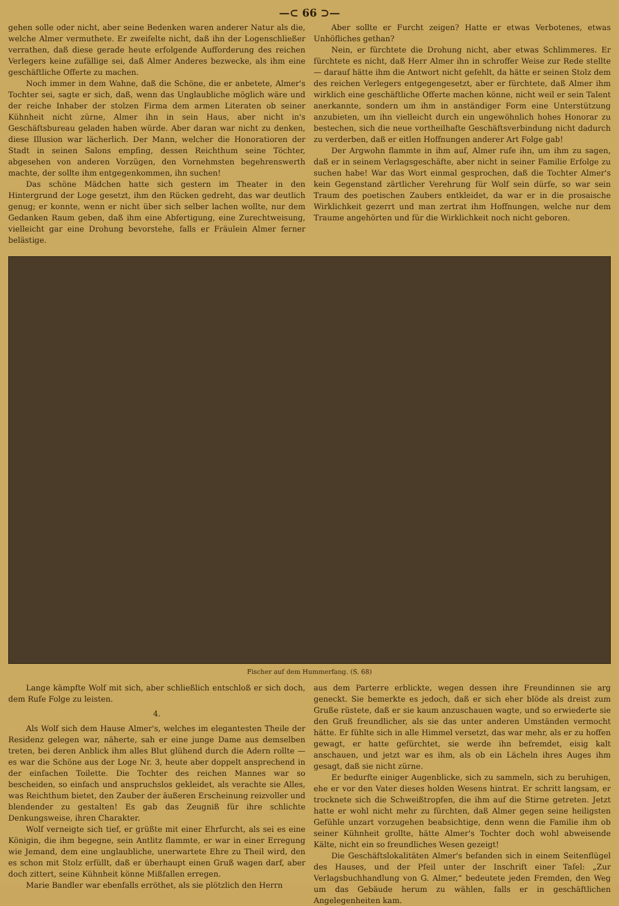—⊂ 66 ⊃—
gehen solle oder nicht, aber seine Bedenken waren anderer Natur als die, welche Almer vermuthete. Er zweifelte nicht, daß ihn der Logenschließer verrathen, daß diese gerade heute erfolgende Aufforderung des reichen Verlegers keine zufällige sei, daß Almer Anderes bezwecke, als ihm eine geschäftliche Offerte zu machen.
Noch immer in dem Wahne, daß die Schöne, die er anbetete, Almer's Tochter sei, sagte er sich, daß, wenn das Unglaubliche möglich wäre und der reiche Inhaber der stolzen Firma dem armen Literaten ob seiner Kühnheit nicht zürne, Almer ihn in sein Haus, aber nicht in's Geschäftsbureau geladen haben würde. Aber daran war nicht zu denken, diese Illusion war lächerlich. Der Mann, welcher die Honoratioren der Stadt in seinen Salons empfing, dessen Reichthum seine Töchter, abgesehen von anderen Vorzügen, den Vornehmsten begehrenswerth machte, der sollte ihm entgegenkommen, ihn suchen!
Das schöne Mädchen hatte sich gestern im Theater in den Hintergrund der Loge gesetzt, ihm den Rücken gedreht, das war deutlich genug; er konnte, wenn er nicht über sich selber lachen wollte, nur dem Gedanken Raum geben, daß ihm eine Abfertigung, eine Zurechtweisung, vielleicht gar eine Drohung bevorstehe, falls er Fräulein Almer ferner belästige.
Aber sollte er Furcht zeigen? Hatte er etwas Verbotenes, etwas Unhöfliches gethan?
Nein, er fürchtete die Drohung nicht, aber etwas Schlimmeres. Er fürchtete es nicht, daß Herr Almer ihn in schroffer Weise zur Rede stellte — darauf hätte ihm die Antwort nicht gefehlt, da hätte er seinen Stolz dem des reichen Verlegers entgegengesetzt, aber er fürchtete, daß Almer ihm wirklich eine geschäftliche Offerte machen könne, nicht weil er sein Talent anerkannte, sondern um ihm in anständiger Form eine Unterstützung anzubieten, um ihn vielleicht durch ein ungewöhnlich hohes Honorar zu bestechen, sich die neue vortheilhafte Geschäftsverbindung nicht dadurch zu verderben, daß er eitlen Hoffnungen anderer Art Folge gab!
Der Argwohn flammte in ihm auf, Almer rufe ihn, um ihm zu sagen, daß er in seinem Verlagsgeschäfte, aber nicht in seiner Familie Erfolge zu suchen habe! War das Wort einmal gesprochen, daß die Tochter Almer's kein Gegenstand zärtlicher Verehrung für Wolf sein dürfe, so war sein Traum des poetischen Zaubers entkleidet, da war er in die prosaische Wirklichkeit gezerrt und man zertrat ihm Hoffnungen, welche nur dem Traume angehörten und für die Wirklichkeit noch nicht geboren.
Fischer auf dem Hummerfang. (S. 68)
Lange kämpfte Wolf mit sich, aber schließlich entschloß er sich doch, dem Rufe Folge zu leisten.
4.
Als Wolf sich dem Hause Almer's, welches im elegantesten Theile der Residenz gelegen war, näherte, sah er eine junge Dame aus demselben treten, bei deren Anblick ihm alles Blut glühend durch die Adern rollte — es war die Schöne aus der Loge Nr. 3, heute aber doppelt ansprechend in der einfachen Toilette. Die Tochter des reichen Mannes war so bescheiden, so einfach und anspruchslos gekleidet, als verachte sie Alles, was Reichthum bietet, den Zauber der äußeren Erscheinung reizvoller und blendender zu gestalten! Es gab das Zeugniß für ihre schlichte Denkungsweise, ihren Charakter.
Wolf verneigte sich tief, er grüßte mit einer Ehrfurcht, als sei es eine Königin, die ihm begegne, sein Antlitz flammte, er war in einer Erregung wie Jemand, dem eine unglaubliche, unerwartete Ehre zu Theil wird, den es schon mit Stolz erfüllt, daß er überhaupt einen Gruß wagen darf, aber doch zittert, seine Kühnheit könne Mißfallen erregen.
Marie Bandler war ebenfalls erröthet, als sie plötzlich den Herrn
aus dem Parterre erblickte, wegen dessen ihre Freundinnen sie arg geneckt. Sie bemerkte es jedoch, daß er sich eher blöde als dreist zum Gruße rüstete, daß er sie kaum anzuschauen wagte, und so erwiederte sie den Gruß freundlicher, als sie das unter anderen Umständen vermocht hätte. Er fühlte sich in alle Himmel versetzt, das war mehr, als er zu hoffen gewagt, er hatte gefürchtet, sie werde ihn befremdet, eisig kalt anschauen, und jetzt war es ihm, als ob ein Lächeln ihres Auges ihm gesagt, daß sie nicht zürne.
Er bedurfte einiger Augenblicke, sich zu sammeln, sich zu beruhigen, ehe er vor den Vater dieses holden Wesens hintrat. Er schritt langsam, er trocknete sich die Schweißtropfen, die ihm auf die Stirne getreten. Jetzt hatte er wohl nicht mehr zu fürchten, daß Almer gegen seine heiligsten Gefühle unzart vorzugehen beabsichtige, denn wenn die Familie ihm ob seiner Kühnheit grollte, hätte Almer's Tochter doch wohl abweisende Kälte, nicht ein so freundliches Wesen gezeigt!
Die Geschäftslokalitäten Almer's befanden sich in einem Seitenflügel des Hauses, und der Pfeil unter der Inschrift einer Tafel: „Zur Verlagsbuchhandlung von G. Almer,“ bedeutete jeden Fremden, den Weg um das Gebäude herum zu wählen, falls er in geschäftlichen Angelegenheiten kam.